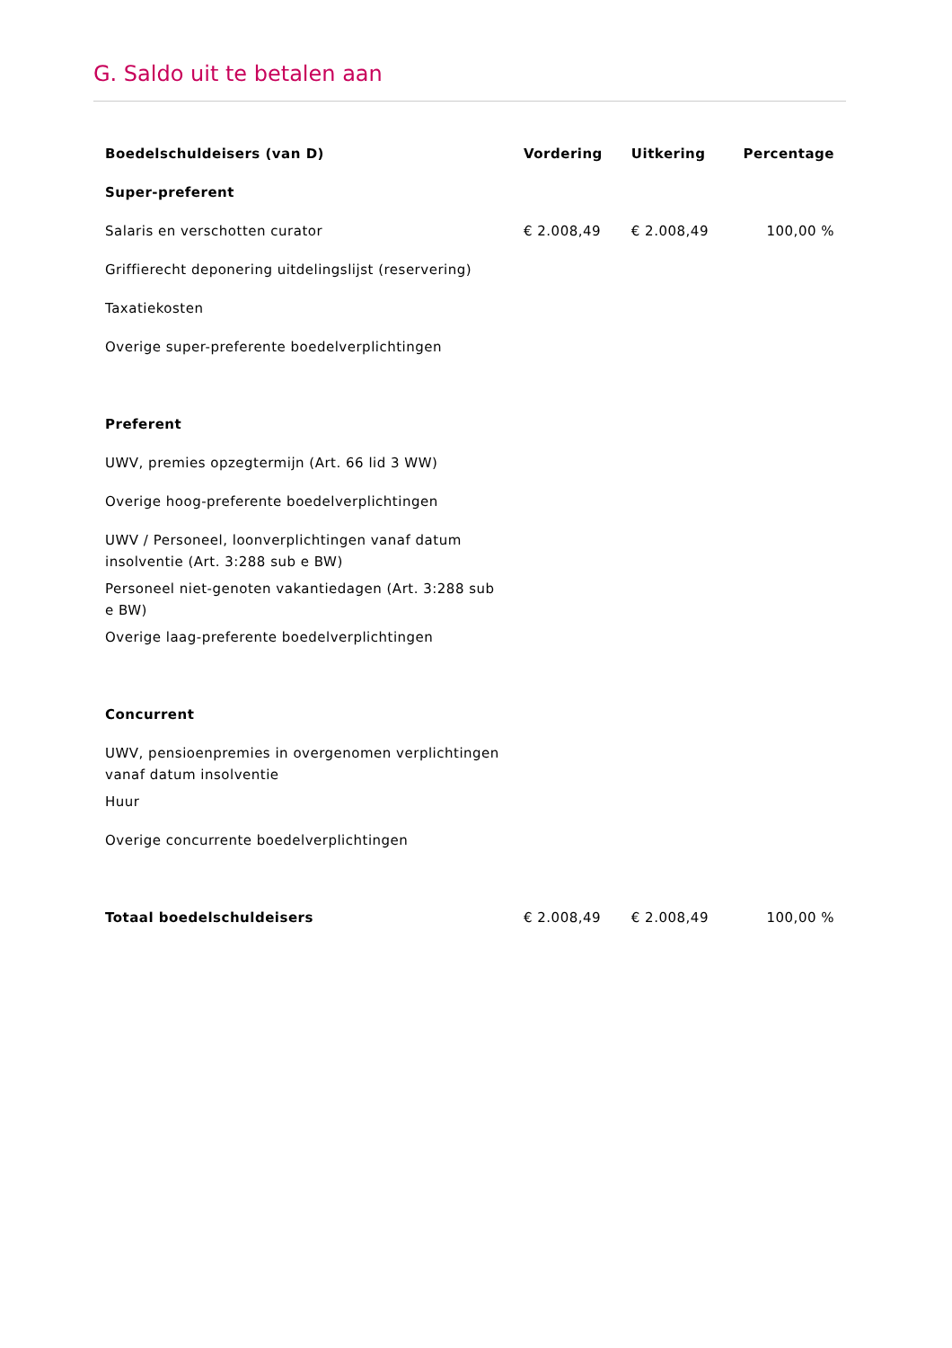G. Saldo uit te betalen aan
| Boedelschuldeisers (van D) | Vordering | Uitkering | Percentage |
| --- | --- | --- | --- |
| Super-preferent | | | |
| Salaris en verschotten curator | € 2.008,49 | € 2.008,49 | 100,00 % |
| Griffierecht deponering uitdelingslijst (reservering) | | | |
| Taxatiekosten | | | |
| Overige super-preferente boedelverplichtingen | | | |
| Preferent | | | |
| UWV, premies opzegtermijn (Art. 66 lid 3 WW) | | | |
| Overige hoog-preferente boedelverplichtingen | | | |
| UWV / Personeel, loonverplichtingen vanaf datum insolventie (Art. 3:288 sub e BW) | | | |
| Personeel niet-genoten vakantiedagen (Art. 3:288 sub e BW) | | | |
| Overige laag-preferente boedelverplichtingen | | | |
| Concurrent | | | |
| UWV, pensioenpremies in overgenomen verplichtingen vanaf datum insolventie | | | |
| Huur | | | |
| Overige concurrente boedelverplichtingen | | | |
| Totaal boedelschuldeisers | € 2.008,49 | € 2.008,49 | 100,00 % |